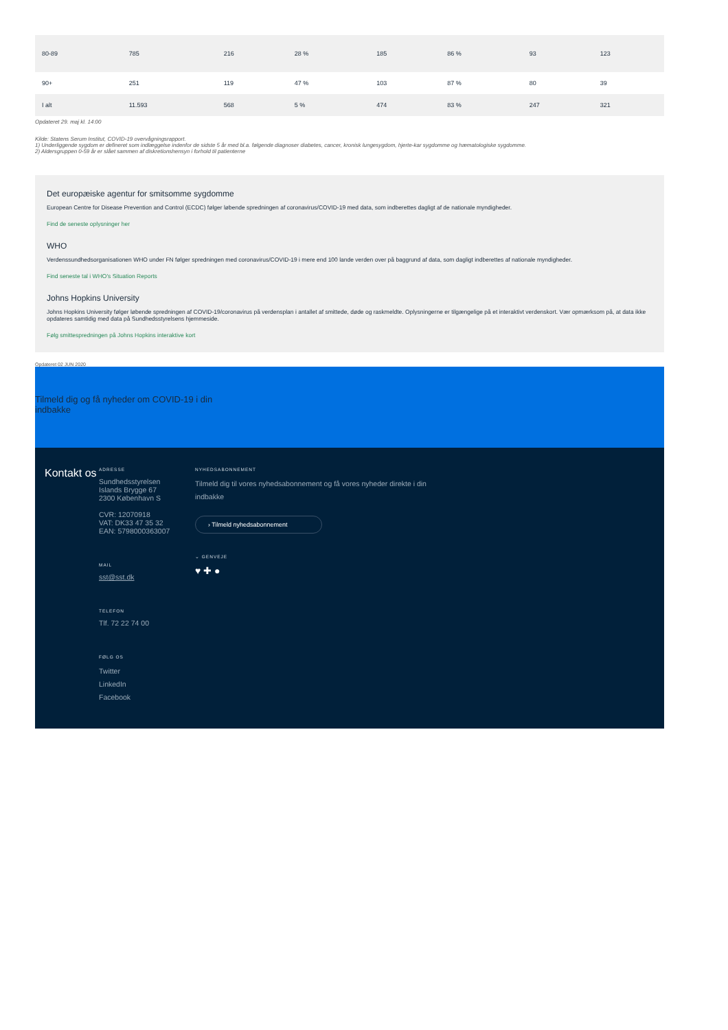| 80-89 | 785 | 216 | 28 % | 185 | 86 % | 93 | 123 |
| 90+ | 251 | 119 | 47 % | 103 | 87 % | 80 | 39 |
| I alt | 11.593 | 568 | 5 % | 474 | 83 % | 247 | 321 |
Opdateret 29. maj kl. 14:00
Kilde: Statens Serum Institut, COVID-19 overvågningsrapport.
1) Underliggende sygdom er defineret som indlæggelse indenfor de sidste 5 år med bl.a. følgende diagnoser diabetes, cancer, kronisk lungesygdom, hjerte-kar sygdomme og hæmatologiske sygdomme.
2) Aldersgruppen 0-59 år er slået sammen af diskretionshensyn i forhold til patienterne
Det europæiske agentur for smitsomme sygdomme
European Centre for Disease Prevention and Control (ECDC) følger løbende spredningen af coronavirus/COVID-19 med data, som indberettes dagligt af de nationale myndigheder.
Find de seneste oplysninger her
WHO
Verdenssundhedsorganisationen WHO under FN følger spredningen med coronavirus/COVID-19 i mere end 100 lande verden over på baggrund af data, som dagligt indberettes af nationale myndigheder.
Find seneste tal i WHO's Situation Reports
Johns Hopkins University
Johns Hopkins University følger løbende spredningen af COVID-19/coronavirus på verdensplan i antallet af smittede, døde og raskmeldte. Oplysningerne er tilgængelige på et interaktivt verdenskort. Vær opmærksom på, at data ikke opdateres samtidig med data på Sundhedsstyrelsens hjemmeside.
Følg smittespredningen på Johns Hopkins interaktive kort
Opdateret 02 JUN 2020
Tilmeld dig og få nyheder om COVID-19 i din
indbakke
Kontakt os
ADRESSE
Sundhedsstyrelsen
Islands Brygge 67
2300 København S
CVR: 12070918
VAT: DK33 47 35 32
EAN: 5798000363007
MAIL
sst@sst.dk
TELEFON
Tlf. 72 22 74 00
FØLG OS
Twitter
LinkedIn
Facebook
NYHEDSABONNEMENT
Tilmeld dig til vores nyhedsabonnement og få vores nyheder direkte i din indbakke
› Tilmeld nyhedsabonnement
⌄ GENVEJE
♥ ✚ ●